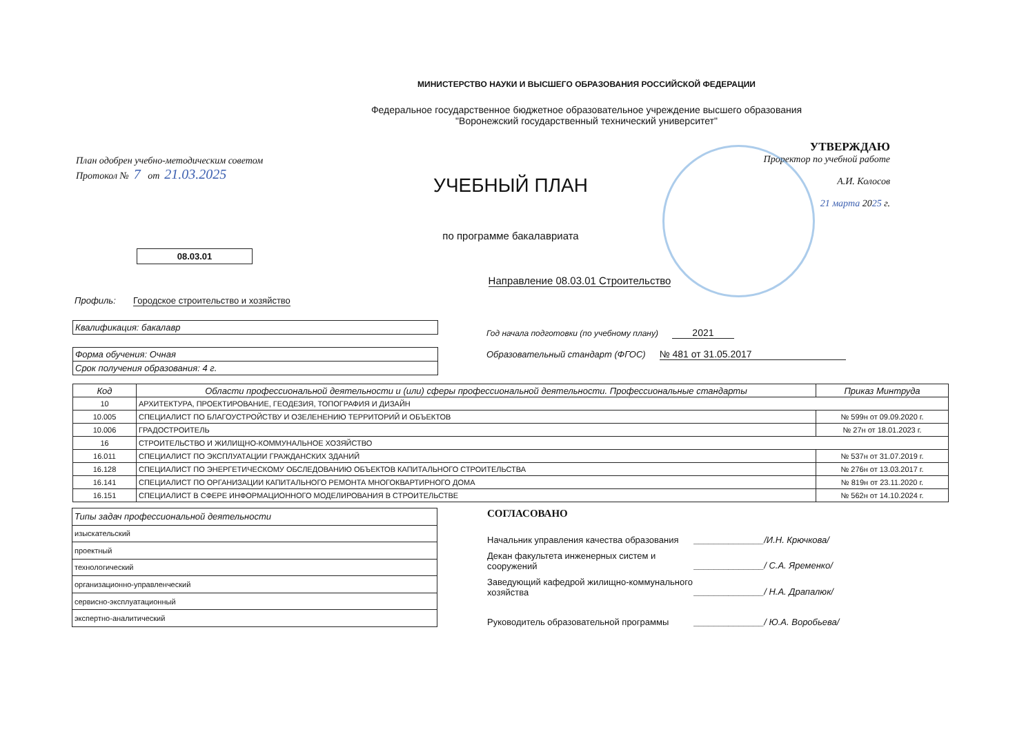МИНИСТЕРСТВО НАУКИ И ВЫСШЕГО ОБРАЗОВАНИЯ РОССИЙСКОЙ ФЕДЕРАЦИИ
Федеральное государственное бюджетное образовательное учреждение высшего образования
"Воронежский государственный технический университет"
План одобрен учебно-методическим советом
Протокол № 7 от 21.03.2025
УЧЕБНЫЙ ПЛАН
по программе бакалавриата
УТВЕРЖДАЮ
Проректор по учебной работе
А.И. Колосов
21 марта 2025 г.
08.03.01
Направление 08.03.01 Строительство
Профиль: Городское строительство и хозяйство
Квалификация: бакалавр
Форма обучения: Очная
Срок получения образования: 4 г.
Год начала подготовки (по учебному плану) 2021
Образовательный стандарт (ФГОС) № 481 от 31.05.2017
| Код | Области профессиональной деятельности и (или) сферы профессиональной деятельности. Профессиональные стандарты | Приказ Минтруда |
| --- | --- | --- |
| 10 | АРХИТЕКТУРА, ПРОЕКТИРОВАНИЕ, ГЕОДЕЗИЯ, ТОПОГРАФИЯ И ДИЗАЙН | |
| 10.005 | СПЕЦИАЛИСТ ПО БЛАГОУСТРОЙСТВУ И ОЗЕЛЕНЕНИЮ ТЕРРИТОРИЙ И ОБЪЕКТОВ | № 599н от 09.09.2020 г. |
| 10.006 | ГРАДОСТРОИТЕЛЬ | № 27н от 18.01.2023 г. |
| 16 | СТРОИТЕЛЬСТВО И ЖИЛИЩНО-КОММУНАЛЬНОЕ ХОЗЯЙСТВО | |
| 16.011 | СПЕЦИАЛИСТ ПО ЭКСПЛУАТАЦИИ ГРАЖДАНСКИХ ЗДАНИЙ | № 537н от 31.07.2019 г. |
| 16.128 | СПЕЦИАЛИСТ ПО ЭНЕРГЕТИЧЕСКОМУ ОБСЛЕДОВАНИЮ ОБЪЕКТОВ КАПИТАЛЬНОГО СТРОИТЕЛЬСТВА | № 276н от 13.03.2017 г. |
| 16.141 | СПЕЦИАЛИСТ ПО ОРГАНИЗАЦИИ КАПИТАЛЬНОГО РЕМОНТА МНОГОКВАРТИРНОГО ДОМА | № 819н от 23.11.2020 г. |
| 16.151 | СПЕЦИАЛИСТ В СФЕРЕ ИНФОРМАЦИОННОГО МОДЕЛИРОВАНИЯ В СТРОИТЕЛЬСТВЕ | № 562н от 14.10.2024 г. |
| Типы задач профессиональной деятельности |
| изыскательский |
| проектный |
| технологический |
| организационно-управленческий |
| сервисно-эксплуатационный |
| экспертно-аналитический |
СОГЛАСОВАНО
Начальник управления качества образования ______________/И.Н. Крючкова/
Декан факультета инженерных систем и сооружений ______________/ С.А. Яременко/
Заведующий кафедрой жилищно-коммунального хозяйства ______________/ Н.А. Драпалюк/
Руководитель образовательной программы ______________/ Ю.А. Воробьева/